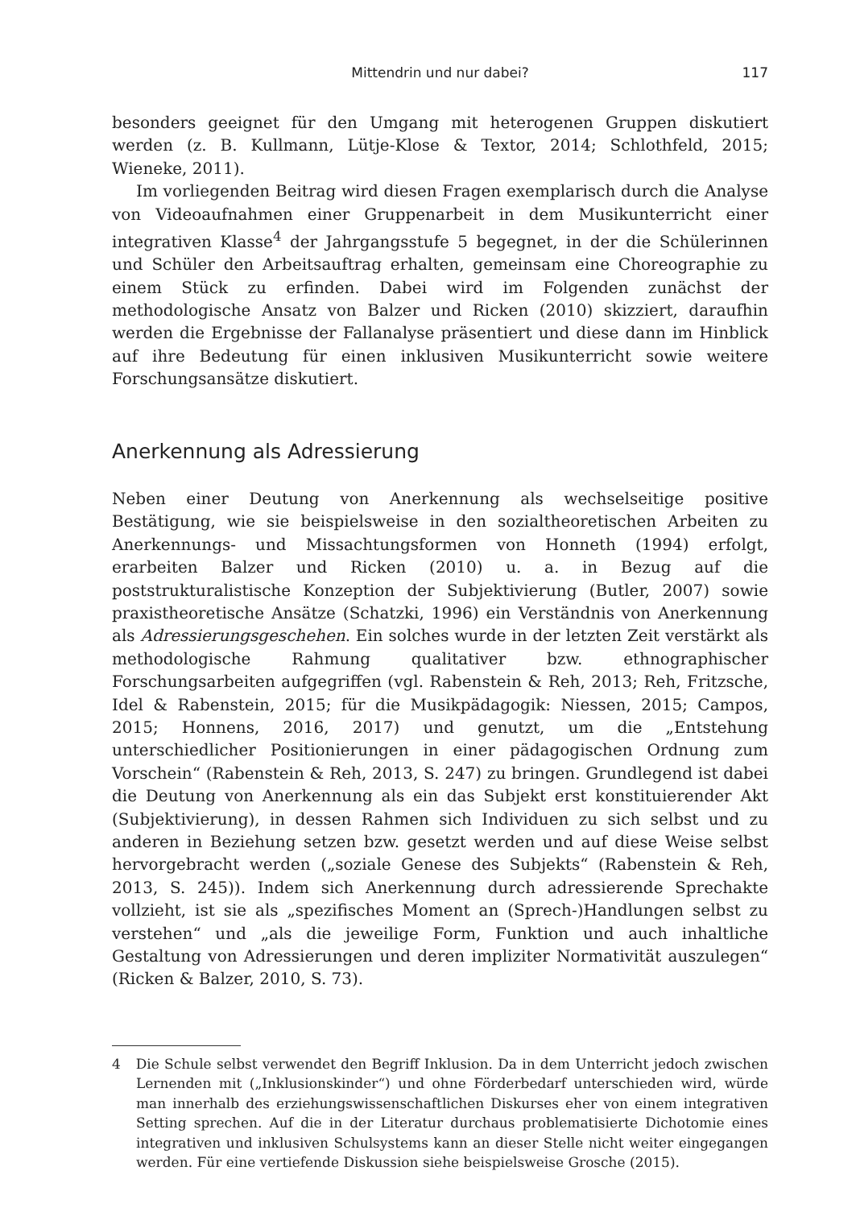Mittendrin und nur dabei? 117
besonders geeignet für den Umgang mit heterogenen Gruppen diskutiert werden (z. B. Kullmann, Lütje-Klose & Textor, 2014; Schlothfeld, 2015; Wieneke, 2011).
Im vorliegenden Beitrag wird diesen Fragen exemplarisch durch die Analyse von Videoaufnahmen einer Gruppenarbeit in dem Musikunterricht einer integrativen Klasse<sup>4</sup> der Jahrgangsstufe 5 begegnet, in der die Schülerinnen und Schüler den Arbeitsauftrag erhalten, gemeinsam eine Choreographie zu einem Stück zu erfinden. Dabei wird im Folgenden zunächst der methodologische Ansatz von Balzer und Ricken (2010) skizziert, daraufhin werden die Ergebnisse der Fallanalyse präsentiert und diese dann im Hinblick auf ihre Bedeutung für einen inklusiven Musikunterricht sowie weitere Forschungsansätze diskutiert.
Anerkennung als Adressierung
Neben einer Deutung von Anerkennung als wechselseitige positive Bestätigung, wie sie beispielsweise in den sozialtheoretischen Arbeiten zu Anerkennungs- und Missachtungsformen von Honneth (1994) erfolgt, erarbeiten Balzer und Ricken (2010) u. a. in Bezug auf die poststrukturalistische Konzeption der Subjektivierung (Butler, 2007) sowie praxistheoretische Ansätze (Schatzki, 1996) ein Verständnis von Anerkennung als Adressierungsgeschehen. Ein solches wurde in der letzten Zeit verstärkt als methodologische Rahmung qualitativer bzw. ethnographischer Forschungsarbeiten aufgegriffen (vgl. Rabenstein & Reh, 2013; Reh, Fritzsche, Idel & Rabenstein, 2015; für die Musikpädagogik: Niessen, 2015; Campos, 2015; Honnens, 2016, 2017) und genutzt, um die „Entstehung unterschiedlicher Positionierungen in einer pädagogischen Ordnung zum Vorschein“ (Rabenstein & Reh, 2013, S. 247) zu bringen. Grundlegend ist dabei die Deutung von Anerkennung als ein das Subjekt erst konstituierender Akt (Subjektivierung), in dessen Rahmen sich Individuen zu sich selbst und zu anderen in Beziehung setzen bzw. gesetzt werden und auf diese Weise selbst hervorgebracht werden („soziale Genese des Subjekts“ (Rabenstein & Reh, 2013, S. 245)). Indem sich Anerkennung durch adressierende Sprechakte vollzieht, ist sie als „spezifisches Moment an (Sprech-)Handlungen selbst zu verstehen“ und „als die jeweilige Form, Funktion und auch inhaltliche Gestaltung von Adressierungen und deren impliziter Normativität auszulegen“ (Ricken & Balzer, 2010, S. 73).
4 Die Schule selbst verwendet den Begriff Inklusion. Da in dem Unterricht jedoch zwischen Lernenden mit („Inklusionskinder“) und ohne Förderbedarf unterschieden wird, würde man innerhalb des erziehungswissenschaftlichen Diskurses eher von einem integrativen Setting sprechen. Auf die in der Literatur durchaus problematisierte Dichotomie eines integrativen und inklusiven Schulsystems kann an dieser Stelle nicht weiter eingegangen werden. Für eine vertiefende Diskussion siehe beispielsweise Grosche (2015).